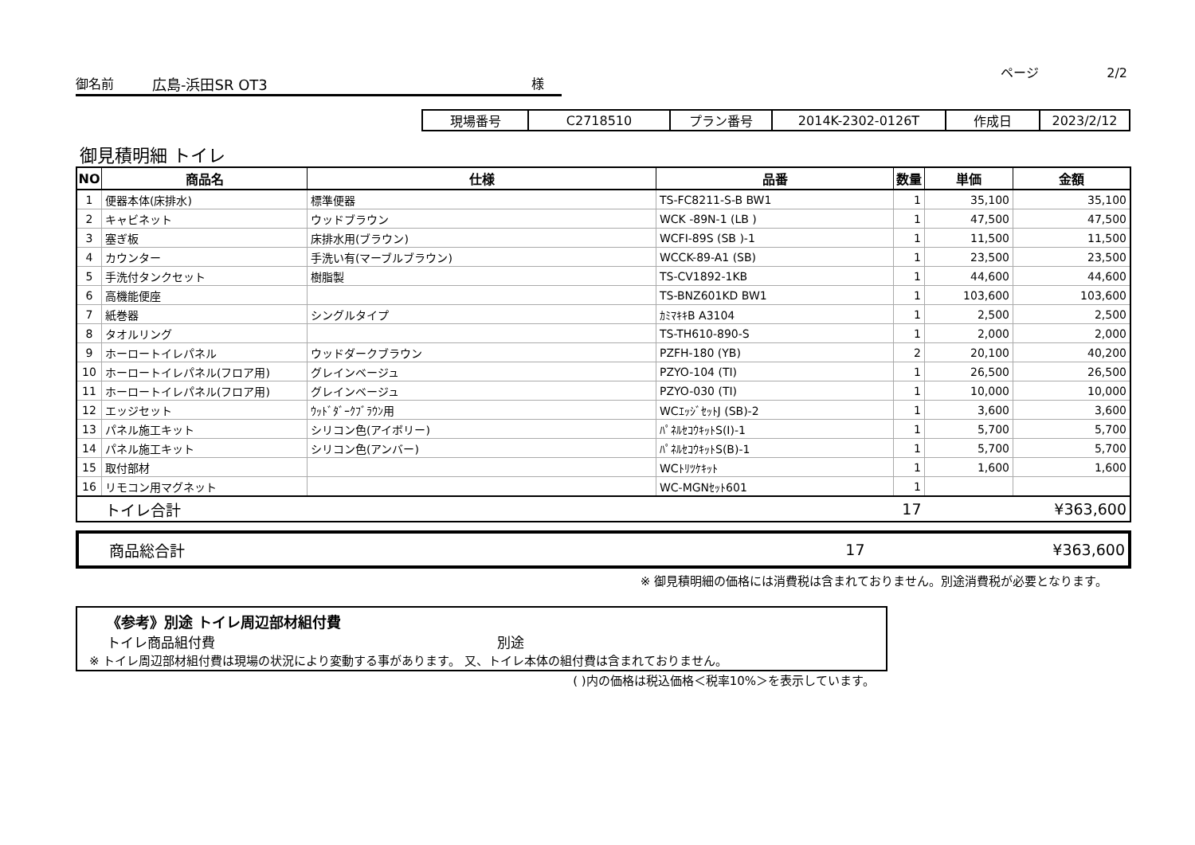ページ 2/2
御名前 広島-浜田SR OT3 様
| 現場番号 | C2718510 | プラン番号 | 2014K-2302-0126T | 作成日 | 2023/2/12 |
御見積明細 トイレ
| NO | 商品名 | 仕様 | 品番 | 数量 | 単価 | 金額 |
| --- | --- | --- | --- | --- | --- | --- |
| 1 | 便器本体(床排水) | 標準便器 | TS-FC8211-S-B BW1 | 1 | 35,100 | 35,100 |
| 2 | キャビネット | ウッドブラウン | WCK -89N-1 (LB ) | 1 | 47,500 | 47,500 |
| 3 | 塞ぎ板 | 床排水用(ブラウン) | WCFI-89S (SB )-1 | 1 | 11,500 | 11,500 |
| 4 | カウンター | 手洗い有(マーブルブラウン) | WCCK-89-A1 (SB) | 1 | 23,500 | 23,500 |
| 5 | 手洗付タンクセット | 樹脂製 | TS-CV1892-1KB | 1 | 44,600 | 44,600 |
| 6 | 高機能便座 | | TS-BNZ601KD BW1 | 1 | 103,600 | 103,600 |
| 7 | 紙巻器 | シングルタイプ | ｶﾐﾏｷｷB A3104 | 1 | 2,500 | 2,500 |
| 8 | タオルリング | | TS-TH610-890-S | 1 | 2,000 | 2,000 |
| 9 | ホーロートイレパネル | ウッドダークブラウン | PZFH-180 (YB) | 2 | 20,100 | 40,200 |
| 10 | ホーロートイレパネル(フロア用) | グレインベージュ | PZYO-104 (TI) | 1 | 26,500 | 26,500 |
| 11 | ホーロートイレパネル(フロア用) | グレインベージュ | PZYO-030 (TI) | 1 | 10,000 | 10,000 |
| 12 | エッジセット | ｳｯﾄﾞﾀﾞｰｸﾌﾞﾗｳﾝ用 | WCｴｯｼﾞｾｯﾄJ (SB)-2 | 1 | 3,600 | 3,600 |
| 13 | パネル施工キット | シリコン色(アイボリー) | ﾊﾟﾈﾙｾｺｳｷｯﾄS(I)-1 | 1 | 5,700 | 5,700 |
| 14 | パネル施工キット | シリコン色(アンバー) | ﾊﾟﾈﾙｾｺｳｷｯﾄS(B)-1 | 1 | 5,700 | 5,700 |
| 15 | 取付部材 | | WCﾄﾘﾂｹｷｯﾄ | 1 | 1,600 | 1,600 |
| 16 | リモコン用マグネット | | WC-MGNｾｯﾄ601 | 1 | | |
| | トイレ合計 | | | 17 | | ¥363,600 |
商品総合計 17 ¥363,600
※ 御見積明細の価格には消費税は含まれておりません。別途消費税が必要となります。
《参考》別途 トイレ周辺部材組付費
トイレ商品組付費 別途
※ トイレ周辺部材組付費は現場の状況により変動する事があります。 又、トイレ本体の組付費は含まれておりません。
( )内の価格は税込価格＜税率10%＞を表示しています。